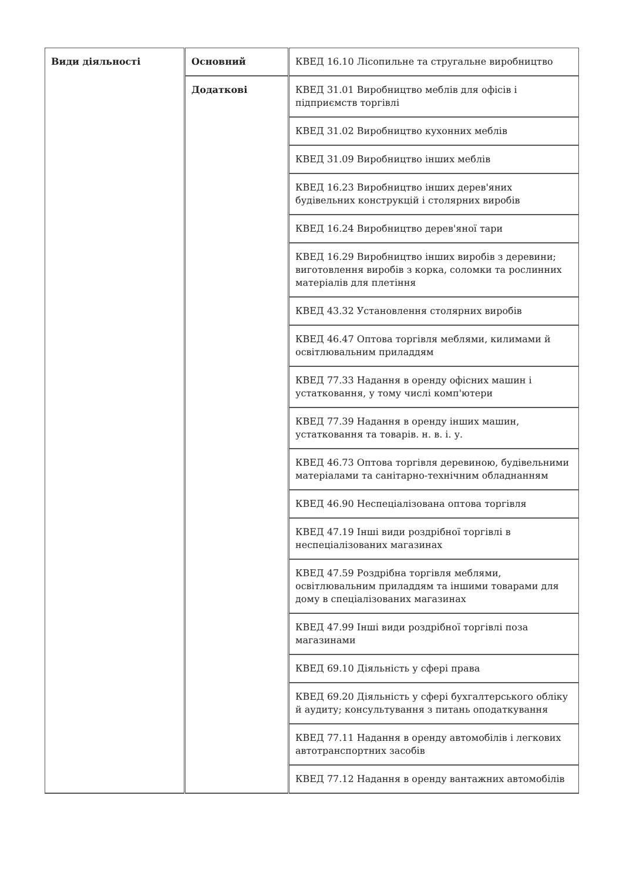| Види діяльності | Основний | КВЕД 16.10 Лісопильне та стругальне виробництво |
| | Додаткові | КВЕД 31.01 Виробництво меблів для офісів і підприємств торгівлі |
| | | КВЕД 31.02 Виробництво кухонних меблів |
| | | КВЕД 31.09 Виробництво інших меблів |
| | | КВЕД 16.23 Виробництво інших дерев'яних будівельних конструкцій і столярних виробів |
| | | КВЕД 16.24 Виробництво дерев'яної тари |
| | | КВЕД 16.29 Виробництво інших виробів з деревини; виготовлення виробів з корка, соломки та рослинних матеріалів для плетіння |
| | | КВЕД 43.32 Установлення столярних виробів |
| | | КВЕД 46.47 Оптова торгівля меблями, килимами й освітлювальним приладдям |
| | | КВЕД 77.33 Надання в оренду офісних машин і устатковання, у тому числі комп'ютери |
| | | КВЕД 77.39 Надання в оренду інших машин, устатковання та товарів. н. в. і. у. |
| | | КВЕД 46.73 Оптова торгівля деревиною, будівельними матеріалами та санітарно-технічним обладнанням |
| | | КВЕД 46.90 Неспеціалізована оптова торгівля |
| | | КВЕД 47.19 Інші види роздрібної торгівлі в неспеціалізованих магазинах |
| | | КВЕД 47.59 Роздрібна торгівля меблями, освітлювальним приладдям та іншими товарами для дому в спеціалізованих магазинах |
| | | КВЕД 47.99 Інші види роздрібної торгівлі поза магазинами |
| | | КВЕД 69.10 Діяльність у сфері права |
| | | КВЕД 69.20 Діяльність у сфері бухгалтерського обліку й аудиту; консультування з питань оподаткування |
| | | КВЕД 77.11 Надання в оренду автомобілів і легкових автотранспортних засобів |
| | | КВЕД 77.12 Надання в оренду вантажних автомобілів |